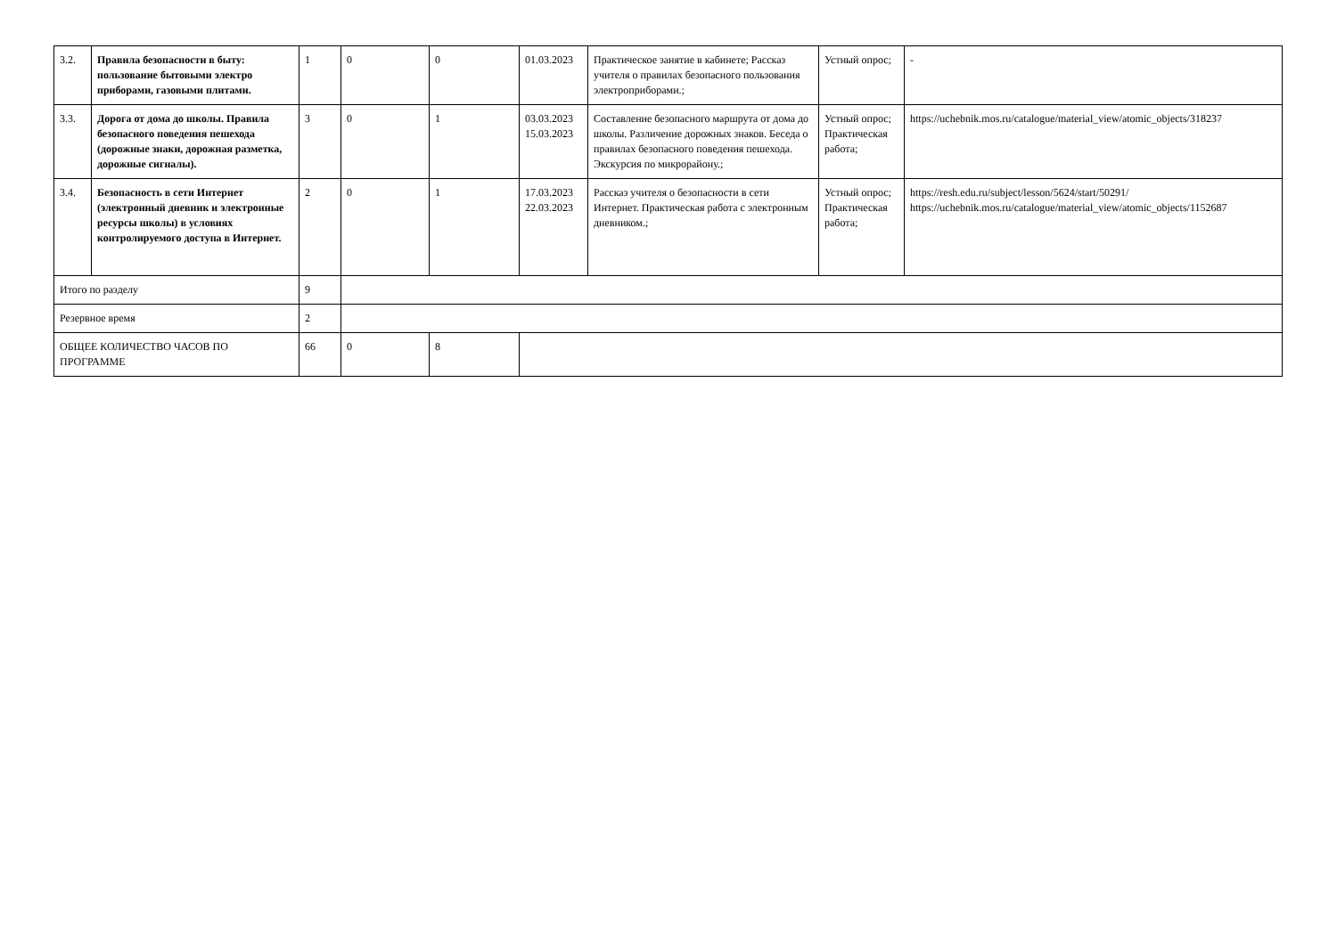| 3.2. | Правила безопасности в быту: пользование бытовыми электро приборами, газовыми плитами. | 1 | 0 | 0 | 01.03.2023 | Практическое занятие в кабинете; Рассказ учителя о правилах безопасного пользования электроприборами.; | Устный опрос; | - |
| 3.3. | Дорога от дома до школы. Правила безопасного поведения пешехода (дорожные знаки, дорожная разметка, дорожные сигналы). | 3 | 0 | 1 | 03.03.2023 15.03.2023 | Составление безопасного маршрута от дома до школы. Различение дорожных знаков. Беседа о правилах безопасного поведения пешехода. Экскурсия по микрорайону.; | Устный опрос; Практическая работа; | https://uchebnik.mos.ru/catalogue/material_view/atomic_objects/318237 |
| 3.4. | Безопасность в сети Интернет (электронный дневник и электронные ресурсы школы) в условиях контролируемого доступа в Интернет. | 2 | 0 | 1 | 17.03.2023 22.03.2023 | Рассказ учителя о безопасности в сети Интернет. Практическая работа с электронным дневником.; | Устный опрос; Практическая работа; | https://resh.edu.ru/subject/lesson/5624/start/50291/ https://uchebnik.mos.ru/catalogue/material_view/atomic_objects/1152687 |
| Итого по разделу | | 9 | | | | | | |
| Резервное время | | 2 | | | | | | |
| ОБЩЕЕ КОЛИЧЕСТВО ЧАСОВ ПО ПРОГРАММЕ | | 66 | 0 | 8 | | | | |